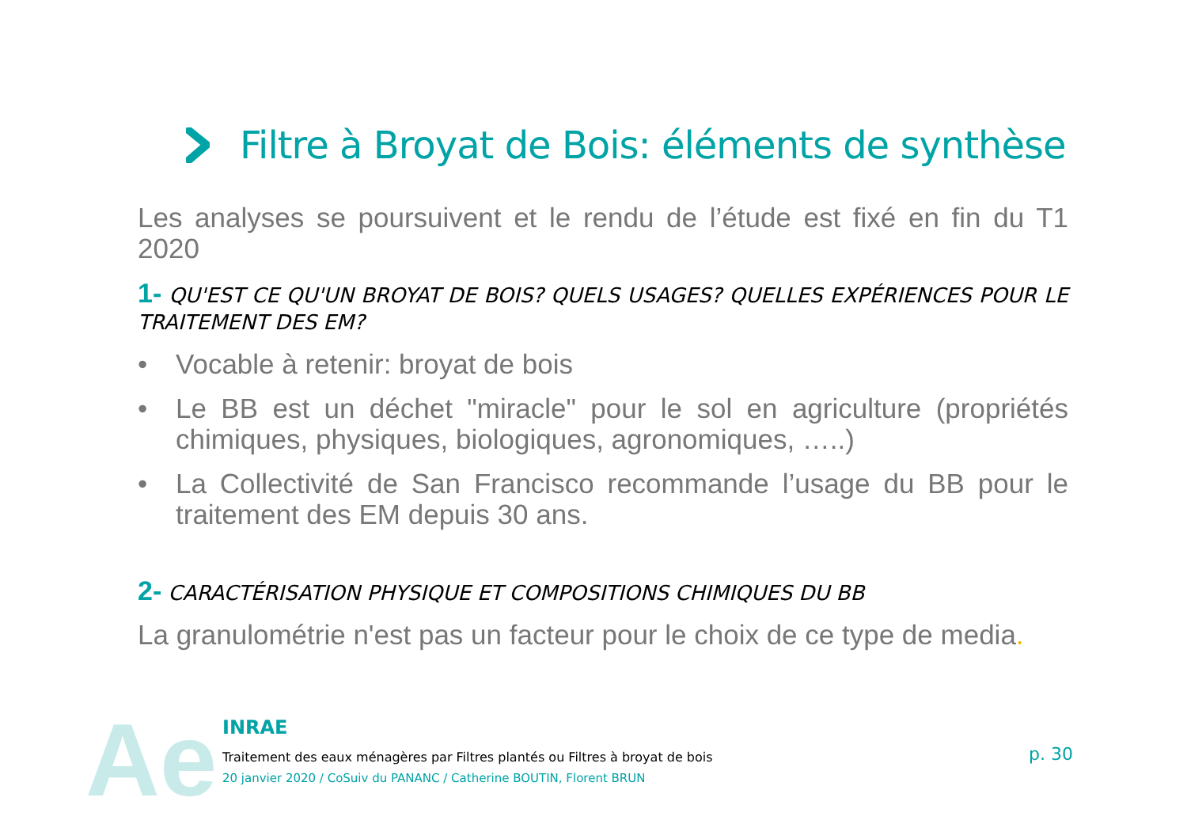Filtre à Broyat de Bois: éléments de synthèse
Les analyses se poursuivent et le rendu de l’étude est fixé en fin du T1 2020
1- QU'EST CE QU'UN BROYAT DE BOIS? QUELS USAGES? QUELLES EXPÉRIENCES POUR LE TRAITEMENT DES EM?
• Vocable à retenir: broyat de bois
• Le BB est un déchet "miracle" pour le sol en agriculture (propriétés chimiques, physiques, biologiques, agronomiques, …..)
• La Collectivité de San Francisco recommande l’usage du BB pour le traitement des EM depuis 30 ans.
2- CARACTÉRISATION PHYSIQUE ET COMPOSITIONS CHIMIQUES DU BB
La granulométrie n'est pas un facteur pour le choix de ce type de media.
Ae
INRAE
Traitement des eaux ménagères par Filtres plantés ou Filtres à broyat de bois
20 janvier 2020 / CoSuiv du PANANC / Catherine BOUTIN, Florent BRUN
p. 30